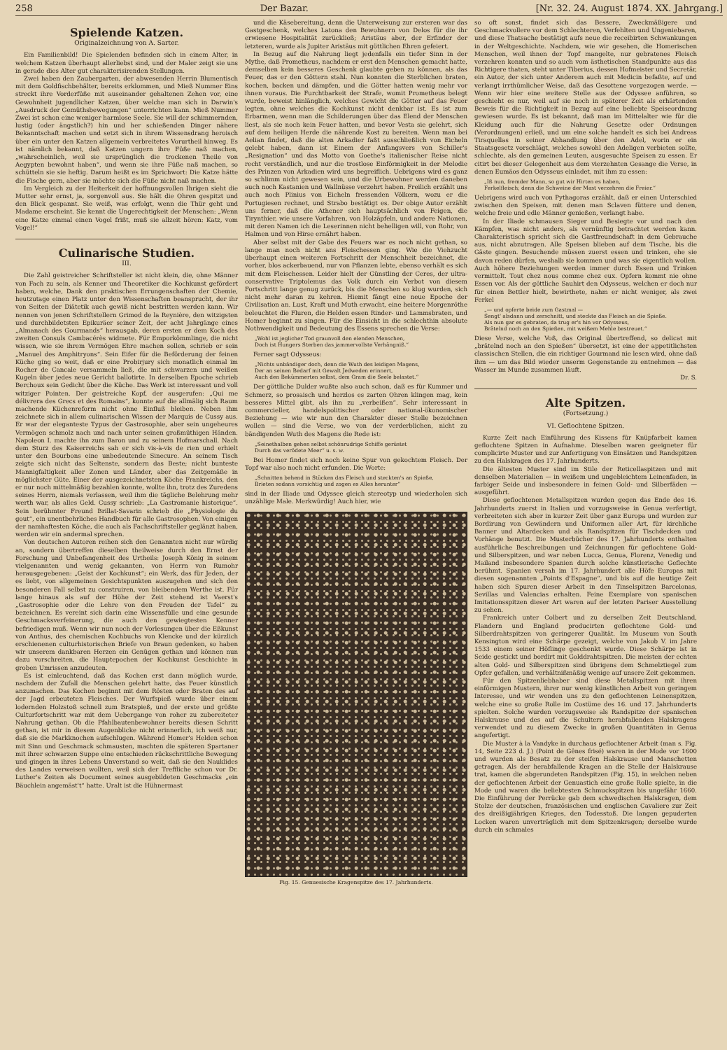258 Der Bazar. [Nr. 32. 24. August 1874. XX. Jahrgang.]
Spielende Katzen.
Originalzeichnung von A. Sarter.
Ein Familienbild! Die Spielenden befinden sich in einem Alter, in welchem Katzen überhaupt allerliebst sind, und der Maler zeigt sie uns in gerade dies Alter gut charakterisirenden Stellungen.
Zwei haben den Zaubergarten, der abwesenden Herrin Blumentisch mit dem Goldfischbehälter, bereits erklommen, und Mieß Nummer Eins streckt ihre Vorderfüße mit auseinander gehaltenen Zehen vor, eine Gewohnheit jugendlicher Katzen, über welche man sich in Darwin's „Ausdruck der Gemüthsbewegungen“ unterrichten kann. Mieß Nummer Zwei ist schon eine weniger harmlose Seele. Sie will der schimmernden, lustig (oder ängstlich?) hin und her schießenden Dinger nähere Bekanntschaft machen und setzt sich in ihrem Wissensdrang heroisch über ein unter den Katzen allgemein verbreitetes Vorurtheil hinweg. Es ist nämlich bekannt, daß Katzen ungern ihre Füße naß machen, „wahrscheinlich, weil sie ursprünglich die trockenen Theile von Aegypten bewohnt haben“, und wenn sie ihre Füße naß machen, so schütteln sie sie heftig. Darum heißt es im Sprichwort: Die Katze hätte die Fische gern, aber sie möchte sich die Füße nicht naß machen.
Im Vergleich zu der Heiterkeit der hoffnungsvollen Ihrigen sieht die Mutter sehr ernst, ja, sorgenvoll aus. Sie hält die Ohren gespitzt und den Blick gespannt. Sie weiß, was erfolgt, wenn die Thür geht und Madame erscheint. Sie kennt die Ungerechtigkeit der Menschen: „Wenn eine Katze einmal einen Vogel frißt, muß sie allzeit hören: Katz, vom Vogel!“
Culinarische Studien.
III.
Die Zahl geistreicher Schriftsteller ist nicht klein, die, ohne Männer von Fach zu sein, als Kenner und Theoretiker die Kochkunst gefördert haben, welche, Dank den praktischen Errungenschaften der Chemie, heutzutage einen Platz unter den Wissenschaften beansprucht, der ihr von Seiten der Diätetik auch gewiß nicht bestritten werden kann. Wir nennen von jenen Schriftstellern Grimod de la Reynière, den witzigsten und durchbildetsten Epikuräer seiner Zeit, der acht Jahrgänge eines „Almanach des Gourmands“ herausgab, deren ersten er dem Koch des zweiten Consuls Cambacérès widmete. Für Emporkömmlinge, die nicht wissen, wie sie ihrem Vermögen Ehre machen sollen, schrieb er sein „Manuel des Amphitryons“. Sein Eifer für die Beförderung der feinen Küche ging so weit, daß er eine Probirjury sich monatlich einmal im Rocher de Cancale versammeln ließ, die mit schwarzen und weißen Kugeln über jedes neue Gericht ballotirte. In derselben Epoche schrieb Berchoux sein Gedicht über die Küche. Das Werk ist interessant und voll witziger Pointen. Der geistreiche Kopf, der ausgerufen: „Qui me délivrera des Grecs et des Romains“, konnte auf die allmälig sich Raum machende Küchenreform nicht ohne Einfluß bleiben. Neben ihm zeichnete sich in allem culinarischen Wissen der Marquis de Cussy aus. Er war der eleganteste Typus der Gastrosophie, aber sein ungeheures Vermögen schmolz nach und nach unter seinen großmüthigen Händen. Napoleon I. machte ihn zum Baron und zu seinem Hofmarschall. Nach dem Sturz des Kaiserreichs sah er sich vis-à-vis de rien und erhielt unter den Bourbons eine unbedeutende Sinecure. An seinem Tisch zeigte sich nicht das Seltenste, sondern das Beste; nicht bunteste Mannigfaltigkeit aller Zonen und Länder, aber das Zeitgemäße in möglichster Güte. Einer der ausgezeichnetsten Köche Frankreichs, den er nur noch mittelmäßig bezahlen konnte, wollte ihn, trotz des Zuredens seines Herrn, niemals verlassen, weil ihm die tägliche Belehrung mehr werth war, als alles Geld. Cussy schrieb: „La Gastromanie historique“. Sein berühmter Freund Brillat-Savarin schrieb die „Physiologie du gout“, ein unentbehrliches Handbuch für alle Gastrosophen. Von einigen der namhaftesten Köche, die auch als Fachschriftsteller geglänzt haben, werden wir ein andermal sprechen.
Von deutschen Autoren reihen sich den Genannten nicht nur würdig an, sondern übertreffen dieselben theilweise durch den Ernst der Forschung und Unbefangenheit des Urtheils: Joseph König in seinem vielgenannten und wenig gekannten, von Herrn von Rumohr herausgegebenen: „Geist der Kochkunst“; ein Werk, das für Jeden, der es liebt, von allgemeinen Gesichtspunkten auszugehen und sich den besonderen Fall selbst zu construiren, von bleibendem Werthe ist. Für lange hinaus als auf der Höhe der Zeit stehend ist Vaerst's „Gastrosophie oder die Lehre von den Freuden der Tafel“ zu bezeichnen. Es vereint sich darin eine Wissensfülle und eine gesunde Geschmacksverfeinerung, die auch den gewiegtesten Kenner befriedigen muß. Wenn wir nun noch der Vorlesungen über die Eßkunst von Anthus, des chemischen Kochbuchs von Klencke und der kürzlich erschienenen culturhistorischen Briefe von Braun gedenken, so haben wir unserem dankbaren Herzen ein Genügen gethan und können nun dazu vorschreiten, die Hauptepochen der Kochkunst Geschichte in groben Umrissen anzudeuten.
Es ist einleuchtend, daß das Kochen erst dann möglich wurde, nachdem der Zufall die Menschen gelehrt hatte, das Feuer künstlich anzumachen. Das Kochen beginnt mit dem Rösten oder Braten des auf der Jagd erbeuteten Fleisches. Der Wurfspieß wurde über einem lodernden Holzstoß schnell zum Bratspieß, und der erste und größte Culturfortschritt war mit dem Uebergange von roher zu zubereiteter Nahrung gethan. Ob die Pfahlbautenbewohner bereits diesen Schritt gethan, ist mir in diesem Augenblicke nicht erinnerlich, ich weiß nur, daß sie die Markknochen aufschlugen. Während Homer's Helden schon mit Sinn und Geschmack schmausten, machten die späteren Spartaner mit ihrer schwarzen Suppe eine entschieden rückschrittliche Bewegung und gingen in ihres Lebens Unverstand so weit, daß sie den Nauklides des Landes verweisen wollten, weil sich der Treffliche schon vor Dr. Luther's Zeiten als Document seines ausgebildeten Geschmacks „ein Bäuchlein angemäst't“ hatte. Uralt ist die Hühnermast
und die Käsebereitung, denn die Unterweisung zur ersteren war das Gastgeschenk, welches Latona den Bewohnern von Delos für die ihr erwiesene Hospitalität zurückließ; Aristäus aber, der Erfinder der letzteren, wurde als Jupiter Aristäus mit göttlichen Ehren gefeiert.
In Bezug auf die Nahrung liegt jedenfalls ein tiefer Sinn in der Mythe, daß Prometheus, nachdem er erst den Menschen gemacht hatte, demselben kein besseres Geschenk glaubte geben zu können, als das Feuer, das er den Göttern stahl. Nun konnten die Sterblichen braten, kochen, backen und dämpfen, und die Götter hatten wenig mehr vor ihnen voraus. Die Furchtbarkeit der Strafe, womit Prometheus belegt wurde, beweist hinlänglich, welches Gewicht die Götter auf das Feuer legten, ohne welches die Kochkunst nicht denkbar ist. Es ist zum Erbarmen, wenn man die Schilderungen über das Elend der Menschen liest, als sie noch kein Feuer hatten, und bevor Vesta sie gelehrt, sich auf dem heiligen Herde die nährende Kost zu bereiten. Wenn man bei Aelian findet, daß die alten Arkadier faßt ausschließlich von Eicheln gelebt haben, dann ist Einem der Anfangsvers von Schiller's „Resignation“ und das Motto von Goethe's italienischer Reise nicht recht verständlich, und nur die trostlose Einförmigkeit in der Melodie des Prinzen von Arkadien wird uns begreiflich. Uebrigens wird es ganz so schlimm nicht gewesen sein, und die Urbewohner werden daneben auch noch Kastanien und Wallnüsse verzehrt haben. Freilich erzählt uns auch noch Plinius von Eicheln fressenden Völkern, wozu er die Portugiesen rechnet, und Strabo bestätigt es. Der obige Autor erzählt uns ferner, daß die Athener sich hauptsächlich von Feigen, die Tirynthier, wie unsere Vorfahren, von Holzäpfeln, und andere Nationen, mit deren Namen ich die Leserinnen nicht behelligen will, von Rohr, von Halmen und von Hirse ernährt haben.
Aber selbst mit der Gabe des Feuers war es noch nicht gethan, so lange man noch nicht ans Fleischessen ging. Wie die Viehzucht überhaupt einen weiteren Fortschritt der Menschheit bezeichnet, die vorher, blos ackerbauend, nur von Pflanzen lebte, ebenso verhält es sich mit dem Fleischessen. Leider hielt der Günstling der Ceres, der ultra-conservative Triptolemus das Volk durch ein Verbot von diesem Fortschritt lange genug zurück, bis die Menschen so klug wurden, sich nicht mehr daran zu kehren. Hiemit fängt eine neue Epoche der Civilisation an. Lust, Kraft und Muth erwacht, eine heitere Morgenröthe beleuchtet die Fluren, die Helden essen Rinder- und Lammsbraten, und Homer beginnt zu singen. Für die Einsicht in die schlechthin absolute Nothwendigkeit und Bedeutung des Essens sprechen die Verse:
„Wohl ist jeglicher Tod graunvoll den elenden Menschen,
Doch ist Hungers Sterben das jammervollste Verhängniß.“
Ferner sagt Odysseus:
„Nichts unbändiger doch, denn die Wuth des leidigen Magens,
Der an seinen Bedarf mit Gewalt Jedweden erinnert,
Auch den Bekümmerten selbst, dem Gram die Seele belastet.“
Der göttliche Dulder wußte also auch schon, daß es für Kummer und Schmerz, so prosaisch und herzlos es zarten Ohren klingen mag, kein besseres Mittel gibt, als ihn zu „verbeißen“. Sehr interessant in commercieller, handelspolitischer oder national-ökonomischer Beziehung — wie wir nun den Charakter dieser Stelle bezeichnen wollen — sind die Verse, wo von der verderblichen, nicht zu bändigenden Wuth des Magens die Rede ist:
„Seinethalben gehen selbst schönrudrige Schiffe gerüstet
Durch das verödete Meer“ u. s. w.
Bei Homer findet sich noch keine Spur von gekochtem Fleisch. Der Topf war also noch nicht erfunden. Die Worte:
„Schnitten behend in Stücken das Fleisch und steckten's an Spieße,
Brieten sodann vorsichtig und zogen es Alles herunter“
sind in der Iliade und Odyssee gleich stereotyp und wiederholen sich unzählige Male. Merkwürdig! Auch hier, wie
Fig. 15. Genuesische Kragenspitze des 17. Jahrhunderts.
so oft sonst, findet sich das Bessere, Zweckmäßigere und Geschmackvollere vor dem Schlechteren, Verfehlten und Ungeniebaren, und diese Thatsache bestätigt aufs neue die receibirten Schwankungen in der Weltgeschichte. Nachdem, wie wir gesehen, die Homerischen Menschen, weil ihnen der Topf mangelte, nur gebratenes Fleisch verzehren konnten und so auch vom ästhetischen Standpunkte aus das Richtigere thaten, steht unter Tiberius, dessen Hofmeister und Secretär, ein Autor, der sich unter Anderem auch mit Medicin befaßte, auf und verlangt irrthümlicher Weise, daß das Gesottene vorgezogen werde. — Wenn wir hier eine weitere Stelle aus der Odyssee anführen, so geschieht es nur, weil auf sie noch in späterer Zeit als erhärtenden Beweis für die Richtigkeit in Bezug auf eine beliebte Speiseordnung gewiesen wurde. Es ist bekannt, daß man im Mittelalter wie für die Kleidung auch für die Nahrung Gesetze oder Ordnungen (Verordnungen) erließ, und um eine solche handelt es sich bei Andreas Tiraquellas in seiner Abhandlung über den Adel, worin er ein Staatsgesetz vorschlägt, welches sowohl den Adeligen verbieten sollte, schlechte, als den gemeinen Leuten, ausgesuchte Speisen zu essen. Er citirt bei dieser Gelegenheit aus dem vierzehnten Gesange die Verse, in denen Eumäos den Odysseus einladet, mit ihm zu essen:
„Iß nun, fremder Mann, so gut wir Hirten es haben,
Ferkelfleisch; denn die Schweine der Mast verzehren die Freier.“
Uebrigens wird auch von Pythagoras erzählt, daß er einen Unterschied zwischen den Speisen, mit denen man Sclaven füttere und denen, welche freie und edle Männer genießen, verlangt habe.
In der Iliade schmausen Sieger und Besiegte vor und nach den Kämpfen, was nicht anders, als vernünftig betrachtet werden kann. Charakteristisch spricht sich die Gastfreundschaft in dem Gebrauche aus, nicht abzutragen. Alle Speisen blieben auf dem Tische, bis die Gäste gingen. Besuchende müssen zuerst essen und trinken, ehe sie davon reden dürfen, weshalb sie kommen und was sie eigentlich wollen. Auch höhere Beziehungen werden immer durch Essen und Trinken vermittelt. Tout chez nous comme chez eux. Opfern kommt nie ohne Essen vor. Als der göttliche Sauhirt den Odysseus, welchen er doch nur für einen Bettler hielt, bewirthete, nahm er nicht weniger, als zwei Ferkel
„— und opferte beide zum Gastmal —
Sengt' alsdann und zerschnitt, und steckte das Fleisch an die Spieße.
Als nun gar es gebraten, da trug er's hin vor Odysseus,
Brätelnd noch an den Spießen, mit weißem Mehle bestreuet.“
Diese Verse, welche Voß, das Original übertreffend, so delicat mit „brätelnd noch an den Spießen“ übersetzt, ist eine der appetitlichsten classischen Stellen, die ein richtiger Gourmand nie lesen wird, ohne daß ihm — um das Bild wieder unserm Gegenstande zu entnehmen — das Wasser im Munde zusammen läuft.
Dr. S.
Alte Spitzen.
(Fortsetzung.)
VI. Geflochtene Spitzen.
Kurze Zeit nach Einführung des Kissens für Knüpfarbeit kamen geflochtene Spitzen in Aufnahme. Dieselben waren geeigneter für complicirte Muster und zur Anfertigung von Einsätzen und Randspitzen zu den Halskragen des 17. Jahrhunderts.
Die ältesten Muster sind im Stile der Reticellaspitzen und mit denselben Materialien — in weißem und ungebleichtem Leinenfaden, in farbiger Seide und insbesondere in feinen Gold- und Silberfäden — ausgeführt.
Diese geflochtenen Metallspitzen wurden gegen das Ende des 16. Jahrhunderts zuerst in Italien und vorzugsweise in Genua verfertigt, verbreiteten sich aber in kurzer Zeit über ganz Europa und wurden zur Bordirung von Gewändern und Uniformen aller Art, für kirchliche Banner und Altardecken und als Randspitzen für Tischdecken und Vorhänge benutzt. Die Musterbücher des 17. Jahrhunderts enthalten ausführliche Beschreibungen und Zeichnungen für geflochtene Gold- und Silberspitzen, und war neben Lucca, Genua, Florenz, Venedig und Mailand insbesondere Spanien durch solche künstlerische Geflechte berühmt. Spanien versah im 17. Jahrhundert alle Höfe Europas mit diesen sogenannten „Points d'Espagne“, und bis auf die heutige Zeit haben sich Spuren dieser Arbeit in den Tinselspitzen Barcelonas, Sevillas und Valencias erhalten. Feine Exemplare von spanischen Imitationsspitzen dieser Art waren auf der letzten Pariser Ausstellung zu sehen.
Frankreich unter Colbert und zu derselben Zeit Deutschland, Flandern und England producirten geflochtene Gold- und Silberdrahtspitzen von geringerer Qualität. Im Museum von South Kensington wird eine Schärpe gezeigt, welche von Jakob V. im Jahre 1533 einem seiner Höflinge geschenkt wurde. Diese Schärpe ist in Seide gestickt und bordirt mit Golddrahtspitzen. Die meisten der echten alten Gold- und Silberspitzen sind übrigens dem Schmelztiegel zum Opfer gefallen, und verhältnißmäßig wenige auf unsere Zeit gekommen.
Für den Spitzenliebhaber sind diese Metallspitzen mit ihren einförmigen Mustern, ihrer nur wenig künstlichen Arbeit von geringem Interesse, und wir wenden uns zu den geflochtenen Leinenspitzen, welche eine so große Rolle im Costüme des 16. und 17. Jahrhunderts spielten. Solche wurden vorzugsweise als Randspitze der spanischen Halskrause und des auf die Schultern herabfallenden Halskragens verwendet und zu diesem Zwecke in großen Quantitäten in Genua angefertigt.
Die Muster à la Vandyke in durchaus geflochtener Arbeit (man s. Fig. 14, Seite 223 d. J.) (Point de Gênes frisé) waren in der Mode vor 1600 und wurden als Besatz zu der steifen Halskrause und Manschetten getragen. Als der herabfallende Kragen an die Stelle der Halskrause trat, kamen die abgerundeten Randspitzen (Fig. 15), in welchen neben der geflochtenen Arbeit der Genuastich eine große Rolle spielte, in die Mode und waren die beliebtesten Schmuckspitzen bis ungefähr 1660. Die Einführung der Perrücke gab dem schwedischen Halskragen, dem Stolze der deutschen, französischen und englischen Cavaliere zur Zeit des dreißigjährigen Krieges, den Todesstoß. Die langen gepuderten Locken waren unverträglich mit dem Spitzenkragen; derselbe wurde durch ein schmales